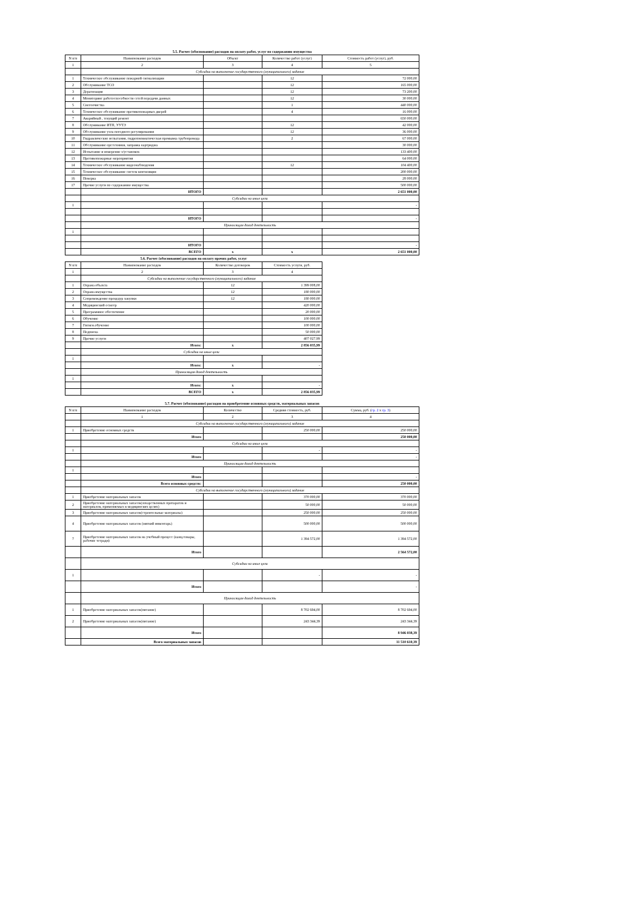5.5. Расчет (обоснование) расходов на оплату работ, услуг по содержанию имущества
| N п/п | Наименование расходов | Объект | Количество работ (услуг) | Стоимость работ (услуг), руб. |
| --- | --- | --- | --- | --- |
| 1 | 2 | 3 | 4 | 5 |
| | Субсидии на выполнение государственного (муниципального) задания | | | |
| 1 | Техническое обслуживание пожарной сигнализации | | 12 | 72 000,00 |
| 2 | Обслуживание ТСО | | 12 | 165 000,00 |
| 3 | Дератизация | | 12 | 73 200,00 |
| 4 | Мониторинг работоспособности сетей передачи данных | | 12 | 30 000,00 |
| 5 | Снегоочистка | | 1 | 440 000,00 |
| 6 | Техническое обслуживание противопожарных дверей | | 4 | 16 000,00 |
| 7 | Аварийный , текущий ремонт | | | 650 000,00 |
| 8 | Обслуживание ИТП, УУТЭ | | 12 | 42 000,00 |
| 9 | Обслуживание узла погодного регулирования | | 12 | 36 000,00 |
| 10 | Гидравлические испытания, гидропневматическая промывка трубопровода | | 2 | 67 000,00 |
| 11 | Обслуживание орг.техники, заправка картриджа | | | 30 000,00 |
| 12 | Испытание и измерение э/установок | | | 133 400,00 |
| 13 | Противопожарные мероприятия | | | 64 000,00 |
| 14 | Техническое обслуживание видеонаблюдения | | 12 | 104 400,00 |
| 15 | Техническое обслуживание систем вентиляции | | | 200 000,00 |
| 16 | Поверка | | | 28 000,00 |
| 17 | Прочие услуги по содержанию имущества | | | 500 000,00 |
| | ИТОГО | | | 2 651 000,00 |
| | Субсидии на иные цели | | | |
| 1 | | | | - |
| | ИТОГО | | | - |
| | Приносящая доход деятельность | | | |
| 1 | | | | |
| | ИТОГО | | | - |
| | ВСЕГО | x | x | 2 651 000,00 |
5.6. Расчет (обоснование) расходов на оплату прочих работ, услуг
| N п/п | Наименование расходов | Количество договоров | Стоимость услуги, руб. |
| --- | --- | --- | --- |
| 1 | 2 | 3 | 4 |
| | Субсидии на выполнение государственного (муниципального) задания | | |
| 1 | Охрана объекта | 12 | 1 399 008,00 |
| 2 | Охрана имущества | 12 | 180 000,00 |
| 3 | Сопровождение процедур закупки | 12 | 180 000,00 |
| 4 | Медицинский осмотр | | 420 000,00 |
| 5 | Программное обеспечение | | 20 000,00 |
| 6 | Обучение | | 100 000,00 |
| 7 | Гигиен.обучение | | 100 000,00 |
| 8 | Подписка | | 50 000,00 |
| 9 | Прочие услуги | | 407 027,99 |
| | Итого: | x | 2 856 035,99 |
| | Субсидии на иные цели | | |
| 1 | | | |
| | Итого: | x | - |
| | Приносящая доход деятельность | | |
| 1 | | | |
| | Итого: | x | - |
| | ВСЕГО | x | 2 856 035,99 |
5.7. Расчет (обоснование) расходов на приобретение основных средств, материальных запасов
| N п/п | Наименование расходов | Количество | Средняя стоимость, руб. | Сумма, руб. ( гр. 2 x гр. 3 ) |
| --- | --- | --- | --- | --- |
| | 1 | 2 | 3 | 4 |
| | Субсидии на выполнение государственного (муниципального) задания | | | |
| 1 | Приобретение основных средств | | 250 000,00 | 250 000,00 |
| | Итого | | | 250 000,00 |
| | Субсидии на иные цели | | | |
| 1 | | | - | - |
| | Итого | | | - |
| | Приносящая доход деятельность | | | |
| 1 | | | | |
| | Итого | | | - |
| | Всего основных средств: | | | 250 000,00 |
| | Субсидии на выполнение государственного (муниципального) задания | | | |
| 1 | Приобретение материальных запасов | | 370 000,00 | 370 000,00 |
| 2 | Приобретение материальных запасов(лекарственных препаратов и материалов, применяемых в медицинских целях) | | 50 000,00 | 50 000,00 |
| 3 | Приобретение материальных запасов(строительные материалы) | | 250 000,00 | 250 000,00 |
| 4 | Приобретение материальных запасов (мягкий инвентарь) | | 500 000,00 | 500 000,00 |
| 7 | Приобретение материальных запасов на учебный процесс (канц.товары, рабочие тетради) | | 1 394 572,00 | 1 394 572,00 |
| | Итого | | | 2 564 572,00 |
| | Субсидии на иные цели | | | |
| 1 | | | - | - |
| | Итого | | | - |
| | Приносящая доход деятельность | | | |
| 1 | Приобретение материальных запасов(питание) | | 8 702 694,00 | 8 702 694,00 |
| 2 | Приобретение материальных запасов(питание) | | 243 344,39 | 243 344,39 |
| | Итого | | | 8 946 038,39 |
| | Всего материальных запасов | | | 11 510 610,39 |